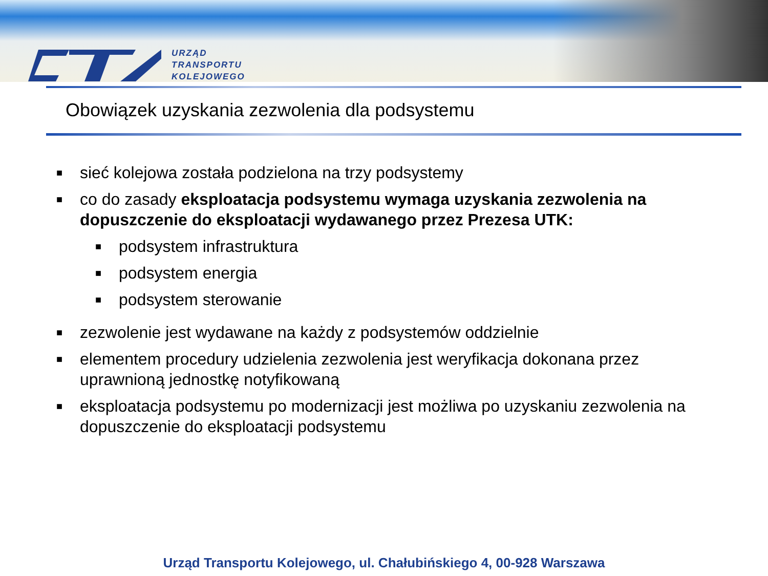URZĄD
TRANSPORTU
KOLEJOWEGO
Obowiązek uzyskania zezwolenia dla podsystemu
■ sieć kolejowa została podzielona na trzy podsystemy
■
co do zasady eksploatacja podsystemu wymaga uzyskania zezwolenia na dopuszczenie do eksploatacji wydawanego przez Prezesa UTK:
■ podsystem infrastruktura
■ podsystem energia
■ podsystem sterowanie
■ zezwolenie jest wydawane na każdy z podsystemów oddzielnie
■ elementem procedury udzielenia zezwolenia jest weryfikacja dokonana przez uprawnioną jednostkę notyfikowaną
■ eksploatacja podsystemu po modernizacji jest możliwa po uzyskaniu zezwolenia na dopuszczenie do eksploatacji podsystemu
Urząd Transportu Kolejowego, ul. Chałubińskiego 4, 00-928 Warszawa